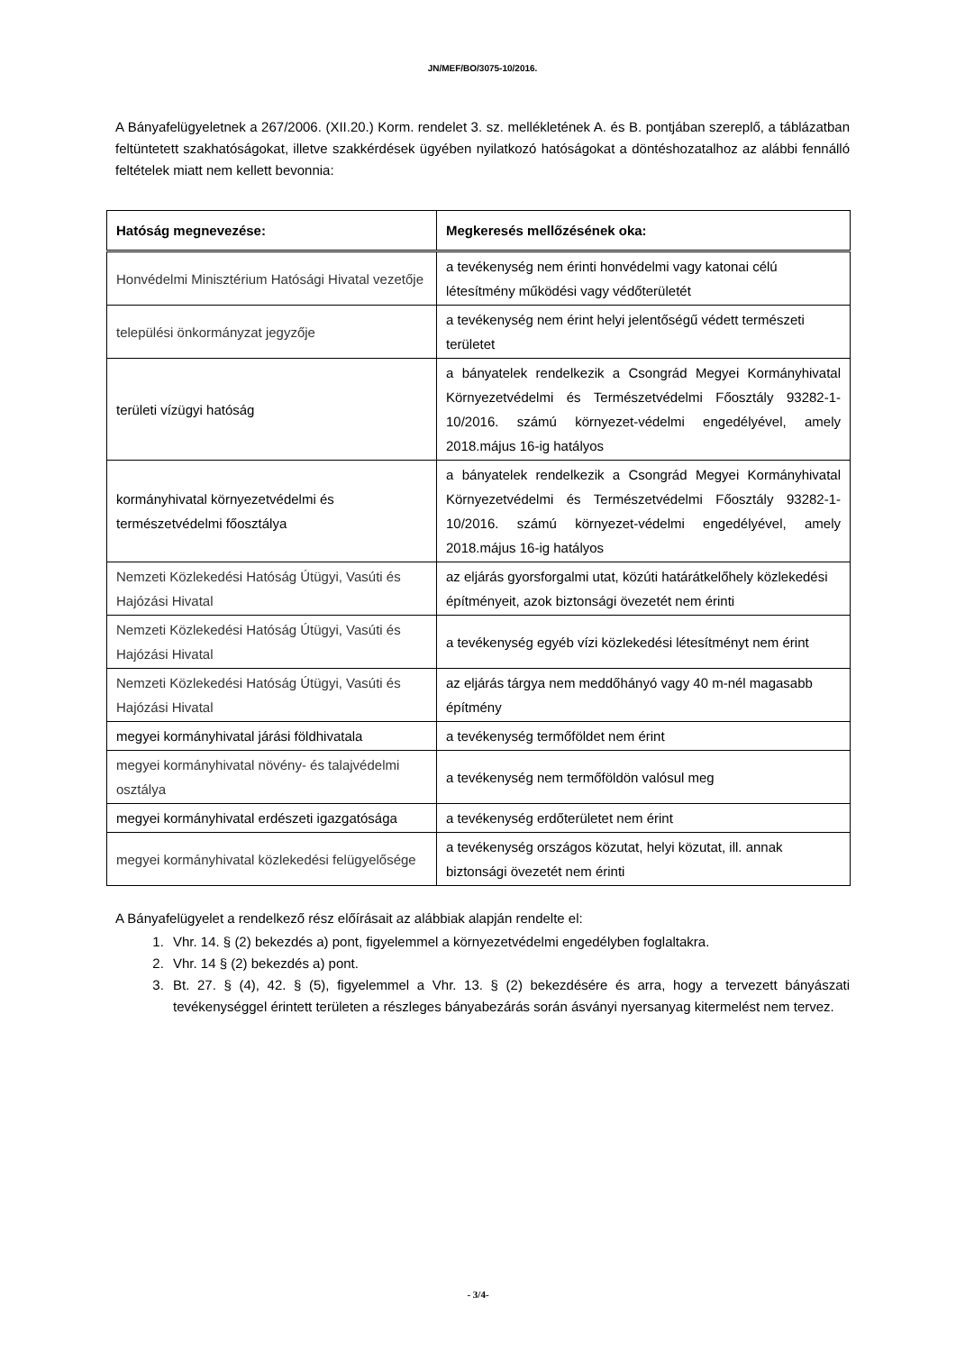JN/MEF/BO/3075-10/2016.
A Bányafelügyeletnek a 267/2006. (XII.20.) Korm. rendelet 3. sz. mellékletének A. és B. pontjában szereplő, a táblázatban feltüntetett szakhatóságokat, illetve szakkérdések ügyében nyilatkozó hatóságokat a döntéshozatalhoz az alábbi fennálló feltételek miatt nem kellett bevonnia:
| Hatóság megnevezése: | Megkeresés mellőzésének oka: |
| --- | --- |
| Honvédelmi Minisztérium Hatósági Hivatal vezetője | a tevékenység nem érinti honvédelmi vagy katonai célú létesítmény működési vagy védőterületét |
| települési önkormányzat jegyzője | a tevékenység nem érint helyi jelentőségű védett természeti területet |
| területi vízügyi hatóság | a bányatelek rendelkezik a Csongrád Megyei Kormányhivatal Környezetvédelmi és Természetvédelmi Főosztály 93282-1-10/2016. számú környezet-védelmi engedélyével, amely 2018.május 16-ig hatályos |
| kormányhivatal környezetvédelmi és természetvédelmi főosztálya | a bányatelek rendelkezik a Csongrád Megyei Kormányhivatal Környezetvédelmi és Természetvédelmi Főosztály 93282-1-10/2016. számú környezet-védelmi engedélyével, amely 2018.május 16-ig hatályos |
| Nemzeti Közlekedési Hatóság Útügyi, Vasúti és Hajózási Hivatal | az eljárás gyorsforgalmi utat, közúti határátkelőhely közlekedési építményeit, azok biztonsági övezetét nem érinti |
| Nemzeti Közlekedési Hatóság Útügyi, Vasúti és Hajózási Hivatal | a tevékenység egyéb vízi közlekedési létesítményt nem érint |
| Nemzeti Közlekedési Hatóság Útügyi, Vasúti és Hajózási Hivatal | az eljárás tárgya nem meddőhányó vagy 40 m-nél magasabb építmény |
| megyei kormányhivatal járási földhivatala | a tevékenység termőföldet nem érint |
| megyei kormányhivatal növény- és talajvédelmi osztálya | a tevékenység nem termőföldön valósul meg |
| megyei kormányhivatal erdészeti igazgatósága | a tevékenység erdőterületet nem érint |
| megyei kormányhivatal közlekedési felügyelősége | a tevékenység országos közutat, helyi közutat, ill. annak biztonsági övezetét nem érinti |
A Bányafelügyelet a rendelkező rész előírásait az alábbiak alapján rendelte el:
1. Vhr. 14. § (2) bekezdés a) pont, figyelemmel a környezetvédelmi engedélyben foglaltakra.
2. Vhr. 14 § (2) bekezdés a) pont.
3. Bt. 27. § (4), 42. § (5), figyelemmel a Vhr. 13. § (2) bekezdésére és arra, hogy a tervezett bányászati tevékenységgel érintett területen a részleges bányabezárás során ásványi nyersanyag kitermelést nem tervez.
- 3/4-